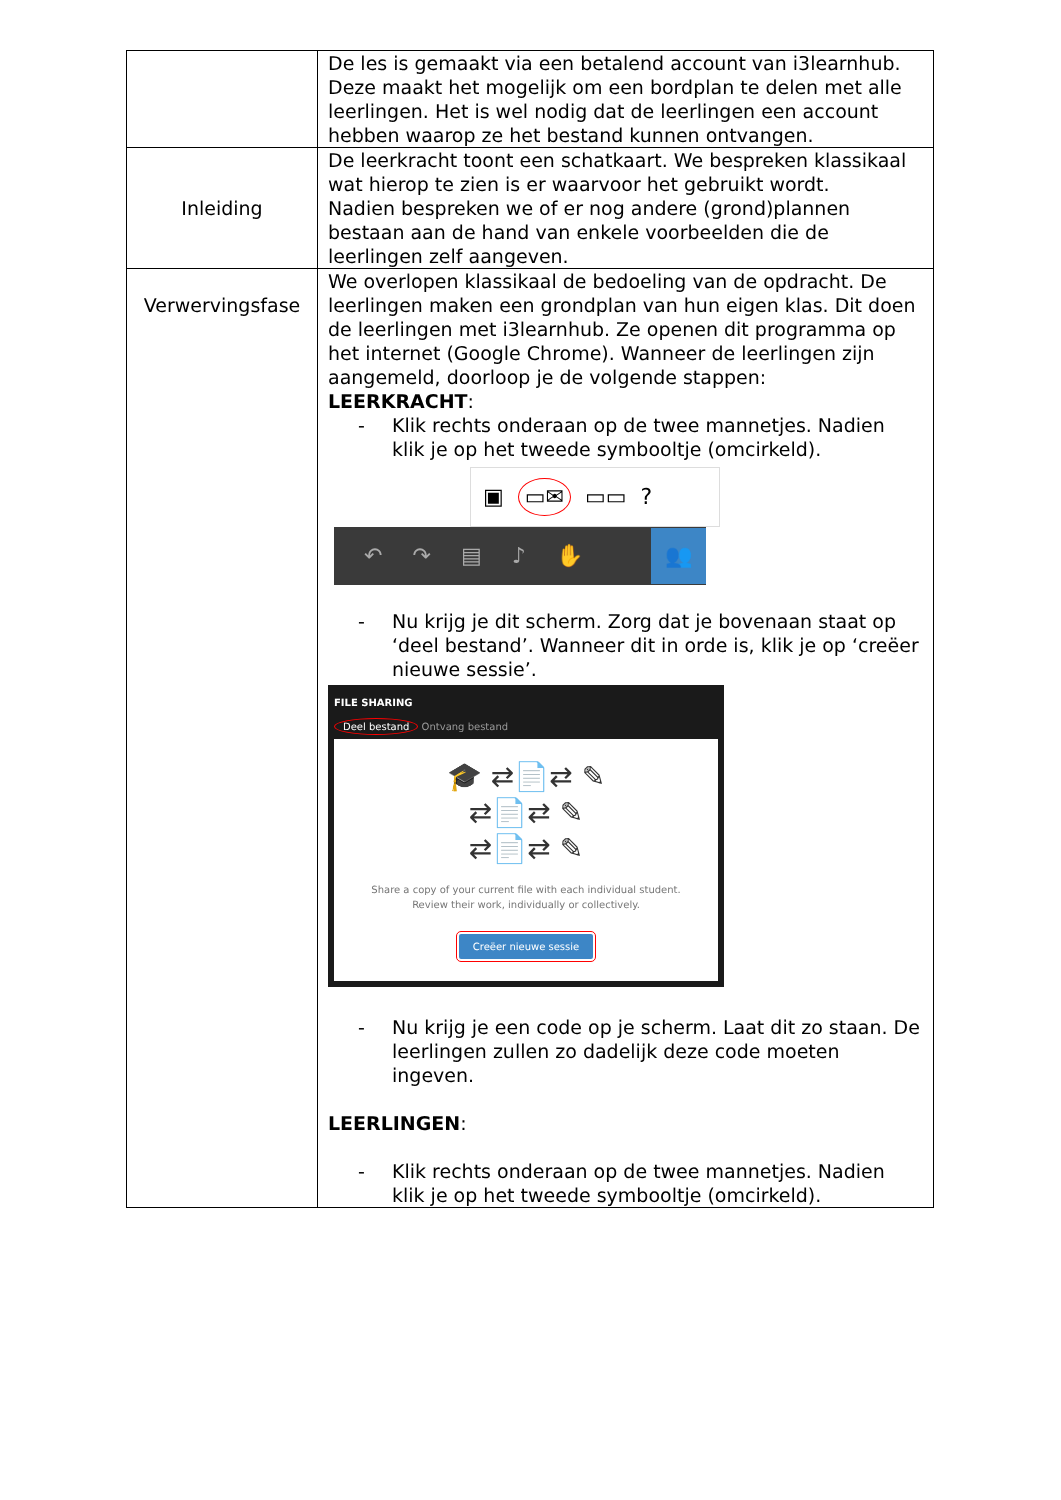| | De les is gemaakt via een betalend account van i3learnhub. Deze maakt het mogelijk om een bordplan te delen met alle leerlingen. Het is wel nodig dat de leerlingen een account hebben waarop ze het bestand kunnen ontvangen. |
| Inleiding | De leerkracht toont een schatkaart. We bespreken klassikaal wat hierop te zien is er waarvoor het gebruikt wordt. Nadien bespreken we of er nog andere (grond)plannen bestaan aan de hand van enkele voorbeelden die de leerlingen zelf aangeven. |
| Verwervingsfase | We overlopen klassikaal de bedoeling van de opdracht. De leerlingen maken een grondplan van hun eigen klas. Dit doen de leerlingen met i3learnhub. Ze openen dit programma op het internet (Google Chrome). Wanneer de leerlingen zijn aangemeld, doorloop je de volgende stappen: LEERKRACHT : - Klik rechts onderaan op de twee mannetjes. Nadien klik je op het tweede symbooltje (omcirkeld). ▣ ▭✉ ▭▭ ? ↶ ↷ ▤ ♪ ✋ 👥 - Nu krijg je dit scherm. Zorg dat je bovenaan staat op ‘deel bestand’. Wanneer dit in orde is, klik je op ‘creëer nieuwe sessie’. FILE SHARING Deel bestand Ontvang bestand 🎓 ⇄📄⇄ ✎ ⇄📄⇄ ✎ ⇄📄⇄ ✎ Share a copy of your current file with each individual student. Review their work, individually or collectively. Creëer nieuwe sessie - Nu krijg je een code op je scherm. Laat dit zo staan. De leerlingen zullen zo dadelijk deze code moeten ingeven. LEERLINGEN : - Klik rechts onderaan op de twee mannetjes. Nadien klik je op het tweede symbooltje (omcirkeld). |